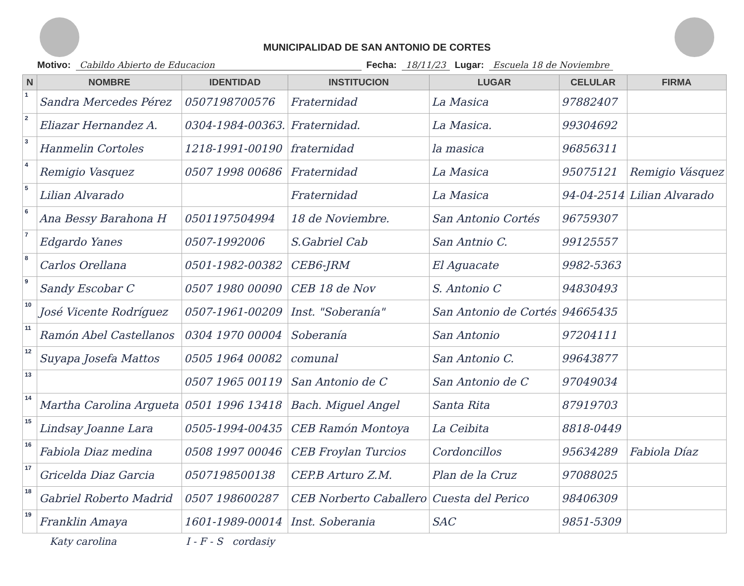MUNICIPALIDAD DE SAN ANTONIO DE CORTES
Motivo: Cabildo Abierto de Educacion Fecha: 18/11/23 Lugar: Escuela 18 de Noviembre
| N | NOMBRE | IDENTIDAD | INSTITUCION | LUGAR | CELULAR | FIRMA |
| --- | --- | --- | --- | --- | --- | --- |
| 1 | Sandra Mercedes Pérez | 0507198700576 | Fraternidad | La Masica | 97882407 | |
| 2 | Eliazar Hernandez A. | 0304-1984-00363. | Fraternidad. | La Masica. | 99304692 | |
| 3 | Hanmelin Cortoles | 1218-1991-00190 | fraternidad | la masica | 96856311 | |
| 4 | Remigio Vasquez | 0507 1998 00686 | Fraternidad | La Masica | 95075121 | Remigio Vásquez |
| 5 | Lilian Alvarado | | Fraternidad | La Masica | 94-04-2514 | Lilian Alvarado |
| 6 | Ana Bessy Barahona H | 0501197504994 | 18 de Noviembre. | San Antonio Cortés | 96759307 | |
| 7 | Edgardo Yanes | 0507-1992006 | S.Gabriel Cab | San Antnio C. | 99125557 | |
| 8 | Carlos Orellana | 0501-1982-00382 | CEB6-JRM | El Aguacate | 9982-5363 | |
| 9 | Sandy Escobar C | 0507 1980 00090 | CEB 18 de Nov | S. Antonio C | 94830493 | |
| 10 | José Vicente Rodríguez | 0507-1961-00209 | Inst. "Soberanía" | San Antonio de Cortés | 94665435 | |
| 11 | Ramón Abel Castellanos | 0304 1970 00004 | Soberanía | San Antonio | 97204111 | |
| 12 | Suyapa Josefa Mattos | 0505 1964 00082 | comunal | San Antonio C. | 99643877 | |
| 13 | | 0507 1965 00119 | San Antonio de C | San Antonio de C | 97049034 | |
| 14 | Martha Carolina Argueta | 0501 1996 13418 | Bach. Miguel Angel | Santa Rita | 87919703 | |
| 15 | Lindsay Joanne Lara | 0505-1994-00435 | CEB Ramón Montoya | La Ceibita | 8818-0449 | |
| 16 | Fabiola Diaz medina | 0508 1997 00046 | CEB Froylan Turcios | Cordoncillos | 95634289 | Fabiola Díaz |
| 17 | Gricelda Diaz Garcia | 0507198500138 | CEP.B Arturo Z.M. | Plan de la Cruz | 97088025 | |
| 18 | Gabriel Roberto Madrid | 0507 198600287 | CEB Norberto Caballero | Cuesta del Perico | 98406309 | |
| 19 | Franklin Amaya | 1601-1989-00014 | Inst. Soberania | SAC | 9851-5309 | |
Katy carolina I - F - S cordasiy